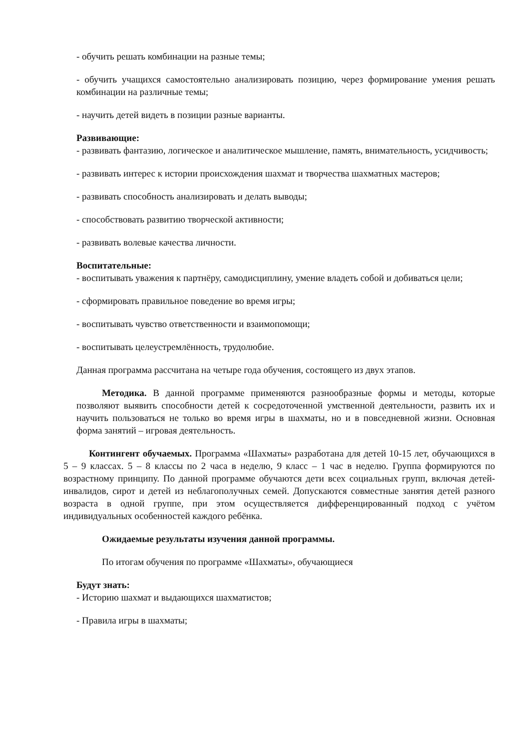- обучить решать комбинации на разные темы;
- обучить учащихся самостоятельно анализировать позицию, через формирование умения решать комбинации на различные темы;
- научить детей видеть в позиции разные варианты.
Развивающие:
- развивать фантазию, логическое и аналитическое мышление, память, внимательность, усидчивость;
- развивать интерес к истории происхождения шахмат и творчества шахматных мастеров;
- развивать способность анализировать и делать выводы;
- способствовать развитию творческой активности;
- развивать волевые качества личности.
Воспитательные:
- воспитывать уважения к партнёру, самодисциплину, умение владеть собой и добиваться цели;
- сформировать правильное поведение во время игры;
- воспитывать чувство ответственности и взаимопомощи;
- воспитывать целеустремлённость, трудолюбие.
Данная программа рассчитана на четыре года обучения, состоящего из двух этапов.
Методика. В данной программе применяются разнообразные формы и методы, которые позволяют выявить способности детей к сосредоточенной умственной деятельности, развить их и научить пользоваться не только во время игры в шахматы, но и в повседневной жизни. Основная форма занятий – игровая деятельность.
Контингент обучаемых. Программа «Шахматы» разработана для детей 10-15 лет, обучающихся в 5 – 9 классах. 5 – 8 классы по 2 часа в неделю, 9 класс – 1 час в неделю. Группа формируются по возрастному принципу. По данной программе обучаются дети всех социальных групп, включая детей-инвалидов, сирот и детей из неблагополучных семей. Допускаются совместные занятия детей разного возраста в одной группе, при этом осуществляется дифференцированный подход с учётом индивидуальных особенностей каждого ребёнка.
Ожидаемые результаты изучения данной программы.
По итогам обучения по программе «Шахматы», обучающиеся
Будут знать:
- Историю шахмат и выдающихся шахматистов;
- Правила игры в шахматы;